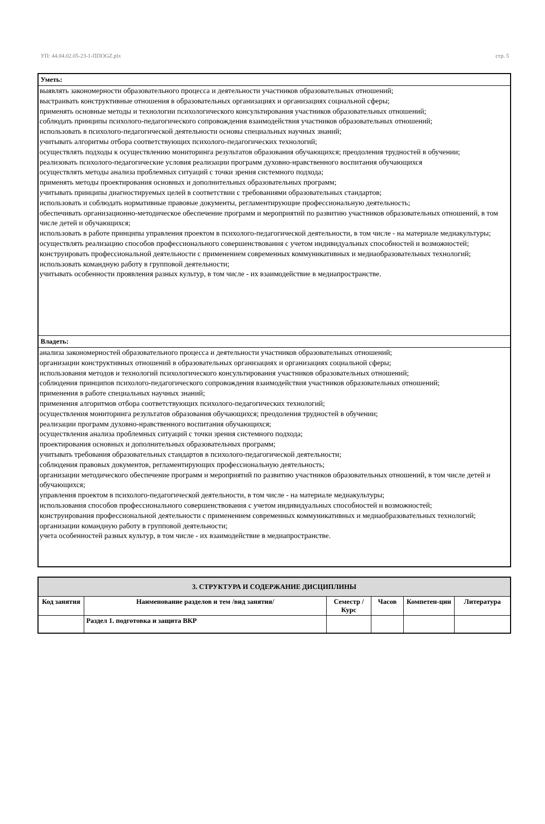УП: 44.04.02.05-23-1-ППOGZ.plx стр. 5
Уметь:
выявлять закономерности образовательного процесса и деятельности участников образовательных отношений;
выстраивать конструктивные отношения в образовательных организациях и организациях социальной сферы;
применять основные методы и технологии психологического консультирования участников образовательных отношений;
соблюдать принципы психолого-педагогического сопровождения взаимодействия участников образовательных отношений;
использовать в психолого-педагогической деятельности основы специальных научных знаний;
учитывать алгоритмы отбора соответствующих психолого-педагогических технологий;
осуществлять подходы к осуществлению мониторинга результатов образования обучающихся; преодоления трудностей в обучении;
реализовать психолого-педагогические условия реализации программ духовно-нравственного воспитания обучающихся
осуществлять методы анализа проблемных ситуаций с точки зрения системного подхода;
применять методы проектирования основных и дополнительных образовательных программ;
учитывать принципы диагностируемых целей в соответствии с требованиями образовательных стандартов;
использовать и соблюдать нормативные правовые документы, регламентирующие профессиональную деятельность;
обеспечивать организационно-методическое обеспечение программ и мероприятий по развитию участников образовательных отношений, в том числе детей и обучающихся;
использовать в работе принципы управления проектом в психолого-педагогической деятельности, в том числе - на материале медиакультуры;
осуществлять реализацию способов профессионального совершенствования с учетом индивидуальных способностей и возможностей;
конструировать профессиональной деятельности с применением современных коммуникативных и медиаобразовательных технологий;
использовать командную работу в групповой деятельности;
учитывать особенности проявления разных культур, в том числе - их взаимодействие в медиапространстве.
Владеть:
анализа закономерностей образовательного процесса и деятельности участников образовательных отношений;
организации конструктивных отношений в образовательных организациях и организациях социальной сферы;
использования методов и технологий психологического консультирования участников образовательных отношений;
соблюдения принципов психолого-педагогического сопровождения взаимодействия участников образовательных отношений;
применения в работе специальных научных знаний;
применения алгоритмов отбора соответствующих психолого-педагогических технологий;
осуществления мониторинга результатов образования обучающихся; преодоления трудностей в обучении;
реализации программ духовно-нравственного воспитания обучающихся;
осуществления анализа проблемных ситуаций с точки зрения системного подхода;
проектирования основных и дополнительных образовательных программ;
учитывать требования образовательных стандартов в психолого-педагогической деятельности;
соблюдения правовых документов, регламентирующих профессиональную деятельность;
организации методического обеспечение программ и мероприятий по развитию участников образовательных отношений, в том числе детей и обучающихся;
управления проектом в психолого-педагогической деятельности, в том числе - на материале медиакультуры;
использования способов профессионального совершенствования с учетом индивидуальных способностей и возможностей;
конструирования профессиональной деятельности с применением современных коммуникативных и медиаобразовательных технологий;
организации командную работу в групповой деятельности;
учета особенностей разных культур, в том числе - их взаимодействие в медиапространстве.
| 3. СТРУКТУРА И СОДЕРЖАНИЕ ДИСЦИПЛИНЫ | | | | | |
| --- | --- | --- | --- | --- | --- |
| Код занятия | Наименование разделов и тем /вид занятия/ | Семестр / Курс | Часов | Компетен-ции | Литература |
| | Раздел 1. подготовка и защита ВКР | | | | |